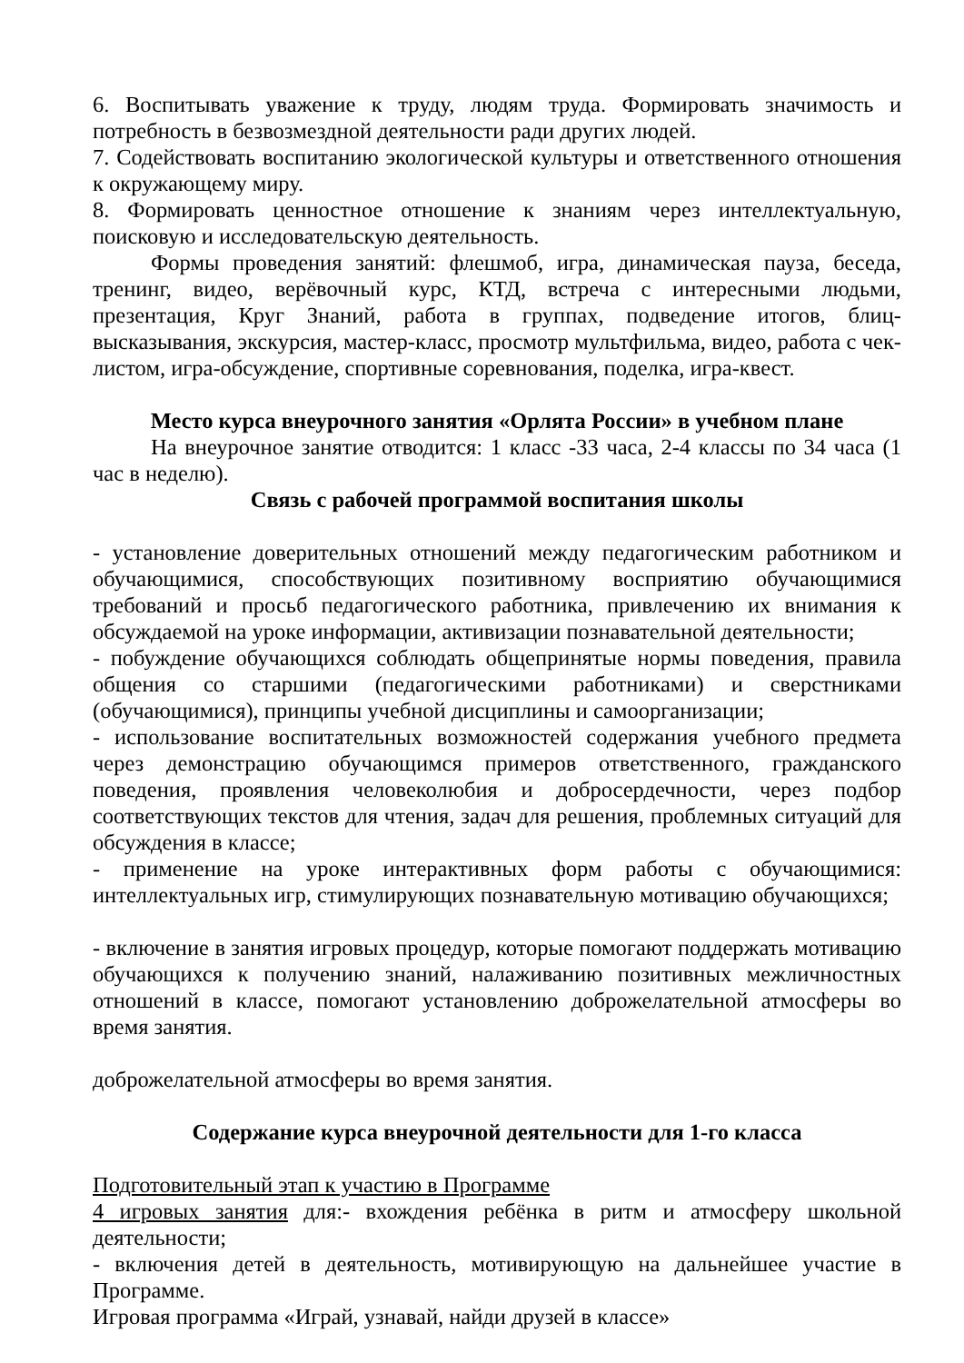6. Воспитывать уважение к труду, людям труда. Формировать значимость и потребность в безвозмездной деятельности ради других людей.
7. Содействовать воспитанию экологической культуры и ответственного отношения к окружающему миру.
8. Формировать ценностное отношение к знаниям через интеллектуальную, поисковую и исследовательскую деятельность.
Формы проведения занятий: флешмоб, игра, динамическая пауза, беседа, тренинг, видео, верёвочный курс, КТД, встреча с интересными людьми, презентация, Круг Знаний, работа в группах, подведение итогов, блиц-высказывания, экскурсия, мастер-класс, просмотр мультфильма, видео, работа с чек-листом, игра-обсуждение, спортивные соревнования, поделка, игра-квест.
Место курса внеурочного занятия «Орлята России» в учебном плане
На внеурочное занятие отводится: 1 класс -33 часа, 2-4 классы по 34 часа (1 час в неделю).
Связь с рабочей программой воспитания школы
- установление доверительных отношений между педагогическим работником и обучающимися, способствующих позитивному восприятию обучающимися требований и просьб педагогического работника, привлечению их внимания к обсуждаемой на уроке информации, активизации познавательной деятельности;
- побуждение обучающихся соблюдать общепринятые нормы поведения, правила общения со старшими (педагогическими работниками) и сверстниками (обучающимися), принципы учебной дисциплины и самоорганизации;
- использование воспитательных возможностей содержания учебного предмета через демонстрацию обучающимся примеров ответственного, гражданского поведения, проявления человеколюбия и добросердечности, через подбор соответствующих текстов для чтения, задач для решения, проблемных ситуаций для обсуждения в классе;
- применение на уроке интерактивных форм работы с обучающимися: интеллектуальных игр, стимулирующих познавательную мотивацию обучающихся;
- включение в занятия игровых процедур, которые помогают поддержать мотивацию обучающихся к получению знаний, налаживанию позитивных межличностных отношений в классе, помогают установлению доброжелательной атмосферы во время занятия.
доброжелательной атмосферы во время занятия.
Содержание курса внеурочной деятельности для 1-го класса
Подготовительный этап к участию в Программе
4 игровых занятия для:- вхождения ребёнка в ритм и атмосферу школьной деятельности;
- включения детей в деятельность, мотивирующую на дальнейшее участие в Программе.
Игровая программа «Играй, узнавай, найди друзей в классе»